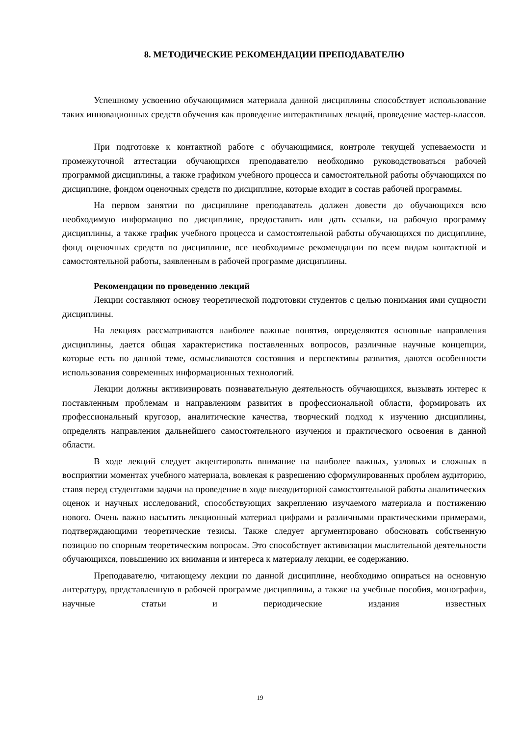8. МЕТОДИЧЕСКИЕ РЕКОМЕНДАЦИИ ПРЕПОДАВАТЕЛЮ
Успешному усвоению обучающимися материала данной дисциплины способствует использование таких инновационных средств обучения как проведение интерактивных лекций, проведение мастер-классов.
При подготовке к контактной работе с обучающимися, контроле текущей успеваемости и промежуточной аттестации обучающихся преподавателю необходимо руководствоваться рабочей программой дисциплины, а также графиком учебного процесса и самостоятельной работы обучающихся по дисциплине, фондом оценочных средств по дисциплине, которые входит в состав рабочей программы.
На первом занятии по дисциплине преподаватель должен довести до обучающихся всю необходимую информацию по дисциплине, предоставить или дать ссылки, на рабочую программу дисциплины, а также график учебного процесса и самостоятельной работы обучающихся по дисциплине, фонд оценочных средств по дисциплине, все необходимые рекомендации по всем видам контактной и самостоятельной работы, заявленным в рабочей программе дисциплины.
Рекомендации по проведению лекций
Лекции составляют основу теоретической подготовки студентов с целью понимания ими сущности дисциплины.
На лекциях рассматриваются наиболее важные понятия, определяются основные направления дисциплины, дается общая характеристика поставленных вопросов, различные научные концепции, которые есть по данной теме, осмысливаются состояния и перспективы развития, даются особенности использования современных информационных технологий.
Лекции должны активизировать познавательную деятельность обучающихся, вызывать интерес к поставленным проблемам и направлениям развития в профессиональной области, формировать их профессиональный кругозор, аналитические качества, творческий подход к изучению дисциплины, определять направления дальнейшего самостоятельного изучения и практического освоения в данной области.
В ходе лекций следует акцентировать внимание на наиболее важных, узловых и сложных в восприятии моментах учебного материала, вовлекая к разрешению сформулированных проблем аудиторию, ставя перед студентами задачи на проведение в ходе внеаудиторной самостоятельной работы аналитических оценок и научных исследований, способствующих закреплению изучаемого материала и постижению нового. Очень важно насытить лекционный материал цифрами и различными практическими примерами, подтверждающими теоретические тезисы. Также следует аргументировано обосновать собственную позицию по спорным теоретическим вопросам. Это способствует активизации мыслительной деятельности обучающихся, повышению их внимания и интереса к материалу лекции, ее содержанию.
Преподавателю, читающему лекции по данной дисциплине, необходимо опираться на основную литературу, представленную в рабочей программе дисциплины, а также на учебные пособия, монографии, научные статьи и периодические издания известных
19